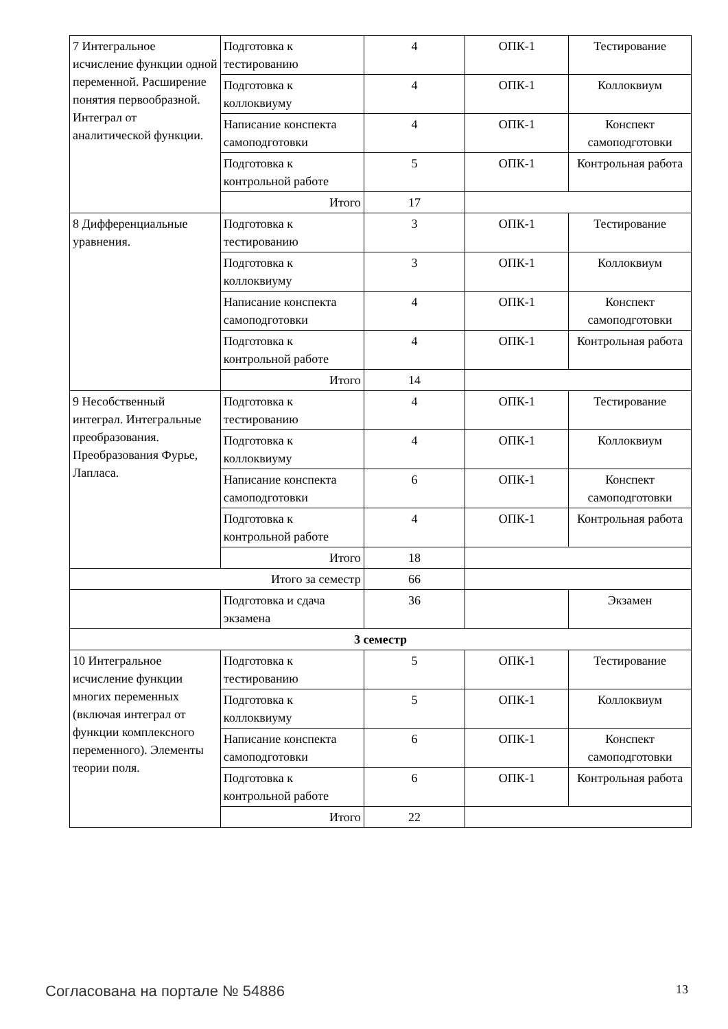| 7 Интегральное исчисление функции одной переменной. Расширение понятия первообразной. Интеграл от аналитической функции. | Подготовка к тестированию | 4 | ОПК-1 | Тестирование |
| | Подготовка к коллоквиуму | 4 | ОПК-1 | Коллоквиум |
| | Написание конспекта самоподготовки | 4 | ОПК-1 | Конспект самоподготовки |
| | Подготовка к контрольной работе | 5 | ОПК-1 | Контрольная работа |
| | Итого | 17 | | |
| 8 Дифференциальные уравнения. | Подготовка к тестированию | 3 | ОПК-1 | Тестирование |
| | Подготовка к коллоквиуму | 3 | ОПК-1 | Коллоквиум |
| | Написание конспекта самоподготовки | 4 | ОПК-1 | Конспект самоподготовки |
| | Подготовка к контрольной работе | 4 | ОПК-1 | Контрольная работа |
| | Итого | 14 | | |
| 9 Несобственный интеграл. Интегральные преобразования. Преобразования Фурье, Лапласа. | Подготовка к тестированию | 4 | ОПК-1 | Тестирование |
| | Подготовка к коллоквиуму | 4 | ОПК-1 | Коллоквиум |
| | Написание конспекта самоподготовки | 6 | ОПК-1 | Конспект самоподготовки |
| | Подготовка к контрольной работе | 4 | ОПК-1 | Контрольная работа |
| | Итого | 18 | | |
| Итого за семестр | | 66 | | |
| | Подготовка и сдача экзамена | 36 | | Экзамен |
| 3 семестр | | | | |
| 10 Интегральное исчисление функции многих переменных (включая интеграл от функции комплексного переменного). Элементы теории поля. | Подготовка к тестированию | 5 | ОПК-1 | Тестирование |
| | Подготовка к коллоквиуму | 5 | ОПК-1 | Коллоквиум |
| | Написание конспекта самоподготовки | 6 | ОПК-1 | Конспект самоподготовки |
| | Подготовка к контрольной работе | 6 | ОПК-1 | Контрольная работа |
| | Итого | 22 | | |
Согласована на портале № 54886 13